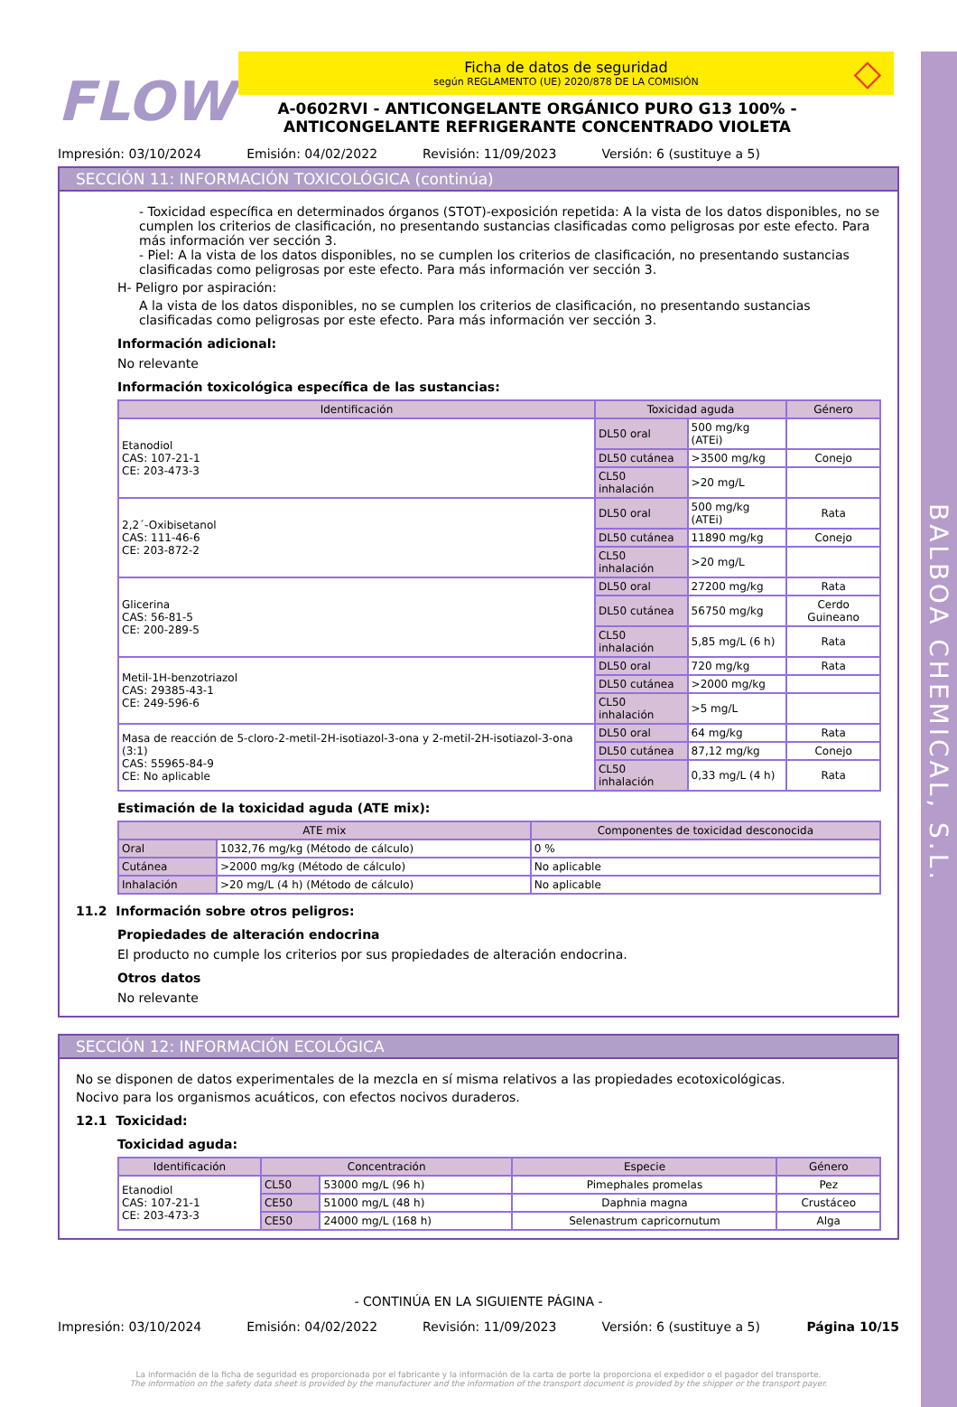BALBOA CHEMICAL, S.L.
FLOW
Ficha de datos de seguridad
según REGLAMENTO (UE) 2020/878 DE LA COMISIÓN
A-0602RVI - ANTICONGELANTE ORGÁNICO PURO G13 100% -
ANTICONGELANTE REFRIGERANTE CONCENTRADO VIOLETA
◇
Impresión: 03/10/2024 Emisión: 04/02/2022 Revisión: 11/09/2023 Versión: 6 (sustituye a 5)
SECCIÓN 11: INFORMACIÓN TOXICOLÓGICA (continúa)
- Toxicidad específica en determinados órganos (STOT)-exposición repetida: A la vista de los datos disponibles, no se cumplen los criterios de clasificación, no presentando sustancias clasificadas como peligrosas por este efecto. Para más información ver sección 3.
- Piel: A la vista de los datos disponibles, no se cumplen los criterios de clasificación, no presentando sustancias clasificadas como peligrosas por este efecto. Para más información ver sección 3.
H- Peligro por aspiración:
A la vista de los datos disponibles, no se cumplen los criterios de clasificación, no presentando sustancias clasificadas como peligrosas por este efecto. Para más información ver sección 3.
Información adicional:
No relevante
Información toxicológica específica de las sustancias:
| Identificación | Toxicidad aguda | | Género |
| --- | --- | --- | --- |
| Etanodiol CAS: 107-21-1 CE: 203-473-3 | DL50 oral | 500 mg/kg (ATEi) | |
| | DL50 cutánea | >3500 mg/kg | Conejo |
| | CL50 inhalación | >20 mg/L | |
| 2,2´-Oxibisetanol CAS: 111-46-6 CE: 203-872-2 | DL50 oral | 500 mg/kg (ATEi) | Rata |
| | DL50 cutánea | 11890 mg/kg | Conejo |
| | CL50 inhalación | >20 mg/L | |
| Glicerina CAS: 56-81-5 CE: 200-289-5 | DL50 oral | 27200 mg/kg | Rata |
| | DL50 cutánea | 56750 mg/kg | Cerdo Guineano |
| | CL50 inhalación | 5,85 mg/L (6 h) | Rata |
| Metil-1H-benzotriazol CAS: 29385-43-1 CE: 249-596-6 | DL50 oral | 720 mg/kg | Rata |
| | DL50 cutánea | >2000 mg/kg | |
| | CL50 inhalación | >5 mg/L | |
| Masa de reacción de 5-cloro-2-metil-2H-isotiazol-3-ona y 2-metil-2H-isotiazol-3-ona (3:1) CAS: 55965-84-9 CE: No aplicable | DL50 oral | 64 mg/kg | Rata |
| | DL50 cutánea | 87,12 mg/kg | Conejo |
| | CL50 inhalación | 0,33 mg/L (4 h) | Rata |
Estimación de la toxicidad aguda (ATE mix):
| ATE mix | | Componentes de toxicidad desconocida |
| --- | --- | --- |
| Oral | 1032,76 mg/kg (Método de cálculo) | 0 % |
| Cutánea | >2000 mg/kg (Método de cálculo) | No aplicable |
| Inhalación | >20 mg/L (4 h) (Método de cálculo) | No aplicable |
11.2 Información sobre otros peligros:
Propiedades de alteración endocrina
El producto no cumple los criterios por sus propiedades de alteración endocrina.
Otros datos
No relevante
SECCIÓN 12: INFORMACIÓN ECOLÓGICA
No se disponen de datos experimentales de la mezcla en sí misma relativos a las propiedades ecotoxicológicas.
Nocivo para los organismos acuáticos, con efectos nocivos duraderos.
12.1 Toxicidad:
Toxicidad aguda:
| Identificación | Concentración | | Especie | Género |
| --- | --- | --- | --- | --- |
| Etanodiol CAS: 107-21-1 CE: 203-473-3 | CL50 | 53000 mg/L (96 h) | Pimephales promelas | Pez |
| | CE50 | 51000 mg/L (48 h) | Daphnia magna | Crustáceo |
| | CE50 | 24000 mg/L (168 h) | Selenastrum capricornutum | Alga |
- CONTINÚA EN LA SIGUIENTE PÁGINA -
Impresión: 03/10/2024 Emisión: 04/02/2022 Revisión: 11/09/2023 Versión: 6 (sustituye a 5) Página 10/15
La información de la ficha de seguridad es proporcionada por el fabricante y la información de la carta de porte la proporciona el expedidor o el pagador del transporte.
The information on the safety data sheet is provided by the manufacturer and the information of the transport document is provided by the shipper or the transport payer.